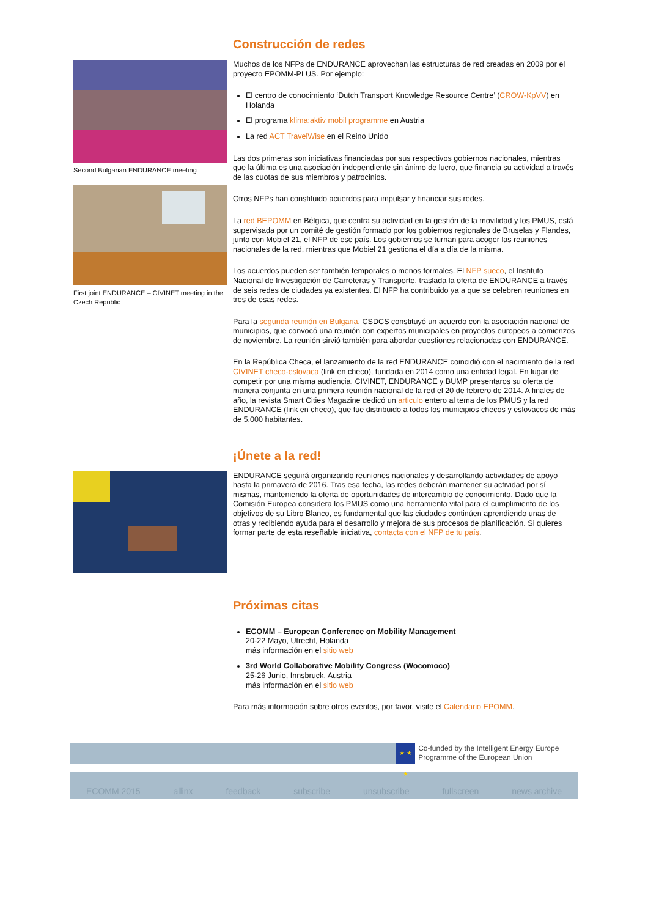Construcción de redes
Second Bulgarian ENDURANCE meeting
First joint ENDURANCE – CIVINET meeting in the Czech Republic
Muchos de los NFPs de ENDURANCE aprovechan las estructuras de red creadas en 2009 por el proyecto EPOMM-PLUS. Por ejemplo:
El centro de conocimiento ‘Dutch Transport Knowledge Resource Centre’ (CROW-KpVV) en Holanda
El programa klima:aktiv mobil programme en Austria
La red ACT TravelWise en el Reino Unido
Las dos primeras son iniciativas financiadas por sus respectivos gobiernos nacionales, mientras que la última es una asociación independiente sin ánimo de lucro, que financia su actividad a través de las cuotas de sus miembros y patrocinios.
Otros NFPs han constituido acuerdos para impulsar y financiar sus redes.
La red BEPOMM en Bélgica, que centra su actividad en la gestión de la movilidad y los PMUS, está supervisada por un comité de gestión formado por los gobiernos regionales de Bruselas y Flandes, junto con Mobiel 21, el NFP de ese país. Los gobiernos se turnan para acoger las reuniones nacionales de la red, mientras que Mobiel 21 gestiona el día a día de la misma.
Los acuerdos pueden ser también temporales o menos formales. El NFP sueco, el Instituto Nacional de Investigación de Carreteras y Transporte, traslada la oferta de ENDURANCE a través de seis redes de ciudades ya existentes. El NFP ha contribuido ya a que se celebren reuniones en tres de esas redes.
Para la segunda reunión en Bulgaria, CSDCS constituyó un acuerdo con la asociación nacional de municipios, que convocó una reunión con expertos municipales en proyectos europeos a comienzos de noviembre. La reunión sirvió también para abordar cuestiones relacionadas con ENDURANCE.
En la República Checa, el lanzamiento de la red ENDURANCE coincidió con el nacimiento de la red CIVINET checo-eslovaca (link en checo), fundada en 2014 como una entidad legal. En lugar de competir por una misma audiencia, CIVINET, ENDURANCE y BUMP presentaros su oferta de manera conjunta en una primera reunión nacional de la red el 20 de febrero de 2014. A finales de año, la revista Smart Cities Magazine dedicó un articulo entero al tema de los PMUS y la red ENDURANCE (link en checo), que fue distribuido a todos los municipios checos y eslovacos de más de 5.000 habitantes.
¡Únete a la red!
ENDURANCE seguirá organizando reuniones nacionales y desarrollando actividades de apoyo hasta la primavera de 2016. Tras esa fecha, las redes deberán mantener su actividad por sí mismas, manteniendo la oferta de oportunidades de intercambio de conocimiento. Dado que la Comisión Europea considera los PMUS como una herramienta vital para el cumplimiento de los objetivos de su Libro Blanco, es fundamental que las ciudades continúen aprendiendo unas de otras y recibiendo ayuda para el desarrollo y mejora de sus procesos de planificación. Si quieres formar parte de esta reseñable iniciativa, contacta con el NFP de tu país.
Próximas citas
ECOMM – European Conference on Mobility Management
20-22 Mayo, Utrecht, Holanda
más información en el sitio web
3rd World Collaborative Mobility Congress (Wocomoco)
25-26 Junio, Innsbruck, Austria
más información en el sitio web
Para más información sobre otros eventos, por favor, visite el Calendario EPOMM.
★ ★ ★
Co-funded by the Intelligent Energy Europe Programme of the European Union
ECOMM 2015 allinx feedback subscribe unsubscribe fullscreen news archive